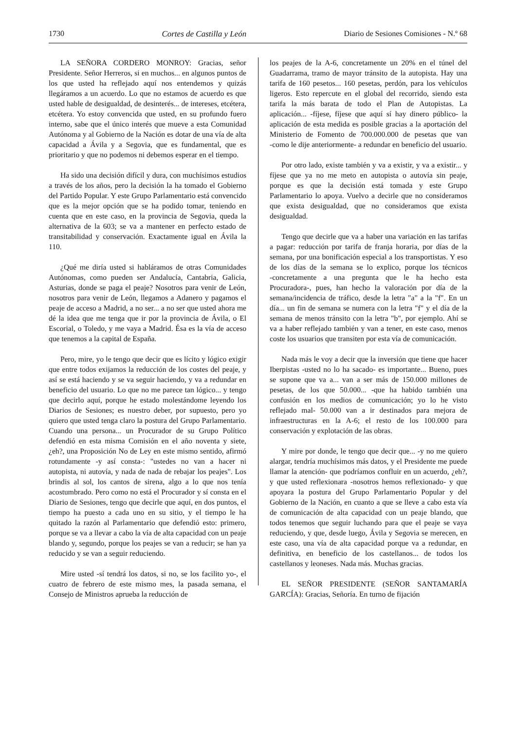1730 Cortes de Castilla y León Diario de Sesiones Comisiones - N.º 68
LA SEÑORA CORDERO MONROY: Gracias, señor Presidente. Señor Herreros, si en muchos... en algunos puntos de los que usted ha reflejado aquí nos entendemos y quizás llegáramos a un acuerdo. Lo que no estamos de acuerdo es que usted hable de desigualdad, de desinterés... de intereses, etcétera, etcétera. Yo estoy convencida que usted, en su profundo fuero interno, sabe que el único interés que mueve a esta Comunidad Autónoma y al Gobierno de la Nación es dotar de una vía de alta capacidad a Ávila y a Segovia, que es fundamental, que es prioritario y que no podemos ni debemos esperar en el tiempo.
Ha sido una decisión difícil y dura, con muchísimos estudios a través de los años, pero la decisión la ha tomado el Gobierno del Partido Popular. Y este Grupo Parlamentario está convencido que es la mejor opción que se ha podido tomar, teniendo en cuenta que en este caso, en la provincia de Segovia, queda la alternativa de la 603; se va a mantener en perfecto estado de transitabilidad y conservación. Exactamente igual en Ávila la 110.
¿Qué me diría usted si habláramos de otras Comunidades Autónomas, como pueden ser Andalucía, Cantabria, Galicia, Asturias, donde se paga el peaje? Nosotros para venir de León, nosotros para venir de León, llegamos a Adanero y pagamos el peaje de acceso a Madrid, a no ser... a no ser que usted ahora me dé la idea que me tenga que ir por la provincia de Ávila, o El Escorial, o Toledo, y me vaya a Madrid. Ésa es la vía de acceso que tenemos a la capital de España.
Pero, mire, yo le tengo que decir que es lícito y lógico exigir que entre todos exijamos la reducción de los costes del peaje, y así se está haciendo y se va seguir haciendo, y va a redundar en beneficio del usuario. Lo que no me parece tan lógico... y tengo que decirlo aquí, porque he estado molestándome leyendo los Diarios de Sesiones; es nuestro deber, por supuesto, pero yo quiero que usted tenga claro la postura del Grupo Parlamentario. Cuando una persona... un Procurador de su Grupo Político defendió en esta misma Comisión en el año noventa y siete, ¿eh?, una Proposición No de Ley en este mismo sentido, afirmó rotundamente ‑y así consta‑: "ustedes no van a hacer ni autopista, ni autovía, y nada de nada de rebajar los peajes". Los brindis al sol, los cantos de sirena, algo a lo que nos tenía acostumbrado. Pero como no está el Procurador y sí consta en el Diario de Sesiones, tengo que decirle que aquí, en dos puntos, el tiempo ha puesto a cada uno en su sitio, y el tiempo le ha quitado la razón al Parlamentario que defendió esto: primero, porque se va a llevar a cabo la vía de alta capacidad con un peaje blando y, segundo, porque los peajes se van a reducir; se han ya reducido y se van a seguir reduciendo.
Mire usted ‑sí tendrá los datos, si no, se los facilito yo‑, el cuatro de febrero de este mismo mes, la pasada semana, el Consejo de Ministros aprueba la reducción de
los peajes de la A‑6, concretamente un 20% en el túnel del Guadarrama, tramo de mayor tránsito de la autopista. Hay una tarifa de 160 pesetos... 160 pesetas, perdón, para los vehículos ligeros. Esto repercute en el global del recorrido, siendo esta tarifa la más barata de todo el Plan de Autopistas. La aplicación... ‑fíjese, fíjese que aquí sí hay dinero público‑ la aplicación de esta medida es posible gracias a la aportación del Ministerio de Fomento de 700.000.000 de pesetas que van ‑como le dije anteriormente‑ a redundar en beneficio del usuario.
Por otro lado, existe también y va a existir, y va a existir... y fíjese que ya no me meto en autopista o autovía sin peaje, porque es que la decisión está tomada y este Grupo Parlamentario lo apoya. Vuelvo a decirle que no consideramos que exista desigualdad, que no consideramos que exista desigualdad.
Tengo que decirle que va a haber una variación en las tarifas a pagar: reducción por tarifa de franja horaria, por días de la semana, por una bonificación especial a los transportistas. Y eso de los días de la semana se lo explico, porque los técnicos ‑concretamente a una pregunta que le ha hecho esta Procuradora‑, pues, han hecho la valoración por día de la semana/incidencia de tráfico, desde la letra "a" a la "f". En un día... un fin de semana se numera con la letra "f" y el día de la semana de menos tránsito con la letra "b", por ejemplo. Ahí se va a haber reflejado también y van a tener, en este caso, menos coste los usuarios que transiten por esta vía de comunicación.
Nada más le voy a decir que la inversión que tiene que hacer Iberpistas ‑usted no lo ha sacado‑ es importante... Bueno, pues se supone que va a... van a ser más de 150.000 millones de pesetas, de los que 50.000... ‑que ha habido también una confusión en los medios de comunicación; yo lo he visto reflejado mal‑ 50.000 van a ir destinados para mejora de infraestructuras en la A‑6; el resto de los 100.000 para conservación y explotación de las obras.
Y mire por donde, le tengo que decir que... ‑y no me quiero alargar, tendría muchísimos más datos, y el Presidente me puede llamar la atención‑ que podríamos confluir en un acuerdo, ¿eh?, y que usted reflexionara ‑nosotros hemos reflexionado‑ y que apoyara la postura del Grupo Parlamentario Popular y del Gobierno de la Nación, en cuanto a que se lleve a cabo esta vía de comunicación de alta capacidad con un peaje blando, que todos tenemos que seguir luchando para que el peaje se vaya reduciendo, y que, desde luego, Ávila y Segovia se merecen, en este caso, una vía de alta capacidad porque va a redundar, en definitiva, en beneficio de los castellanos... de todos los castellanos y leoneses. Nada más. Muchas gracias.
EL SEÑOR PRESIDENTE (SEÑOR SANTAMARÍA GARCÍA): Gracias, Señoría. En turno de fijación